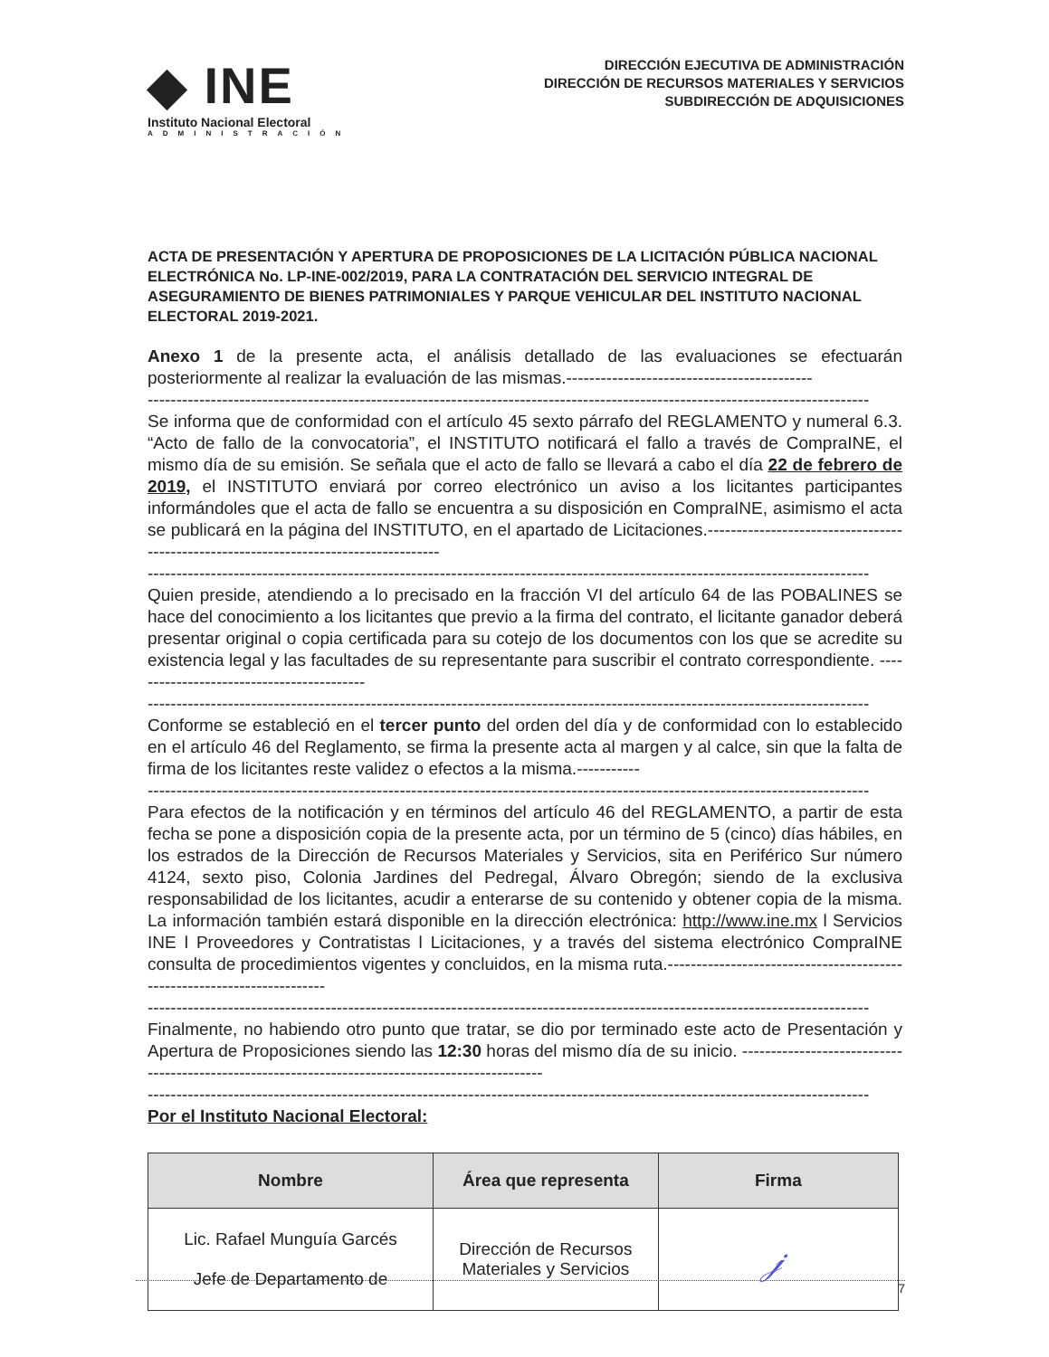◆ INE
Instituto Nacional Electoral
ADMINISTRACIÓN
DIRECCIÓN EJECUTIVA DE ADMINISTRACIÓN
DIRECCIÓN DE RECURSOS MATERIALES Y SERVICIOS
SUBDIRECCIÓN DE ADQUISICIONES
ACTA DE PRESENTACIÓN Y APERTURA DE PROPOSICIONES DE LA LICITACIÓN PÚBLICA NACIONAL ELECTRÓNICA No. LP-INE-002/2019, PARA LA CONTRATACIÓN DEL SERVICIO INTEGRAL DE ASEGURAMIENTO DE BIENES PATRIMONIALES Y PARQUE VEHICULAR DEL INSTITUTO NACIONAL ELECTORAL 2019-2021.
Anexo 1 de la presente acta, el análisis detallado de las evaluaciones se efectuarán posteriormente al realizar la evaluación de las mismas.-------------------------------------------
------------------------------------------------------------------------------------------------------------------------------
Se informa que de conformidad con el artículo 45 sexto párrafo del REGLAMENTO y numeral 6.3. “Acto de fallo de la convocatoria”, el INSTITUTO notificará el fallo a través de CompraINE, el mismo día de su emisión. Se señala que el acto de fallo se llevará a cabo el día 22 de febrero de 2019, el INSTITUTO enviará por correo electrónico un aviso a los licitantes participantes informándoles que el acta de fallo se encuentra a su disposición en CompraINE, asimismo el acta se publicará en la página del INSTITUTO, en el apartado de Licitaciones.-------------------------------------------------------------------------------------
------------------------------------------------------------------------------------------------------------------------------
Quien preside, atendiendo a lo precisado en la fracción VI del artículo 64 de las POBALINES se hace del conocimiento a los licitantes que previo a la firma del contrato, el licitante ganador deberá presentar original o copia certificada para su cotejo de los documentos con los que se acredite su existencia legal y las facultades de su representante para suscribir el contrato correspondiente. ------------------------------------------
------------------------------------------------------------------------------------------------------------------------------
Conforme se estableció en el tercer punto del orden del día y de conformidad con lo establecido en el artículo 46 del Reglamento, se firma la presente acta al margen y al calce, sin que la falta de firma de los licitantes reste validez o efectos a la misma.-----------
------------------------------------------------------------------------------------------------------------------------------
Para efectos de la notificación y en términos del artículo 46 del REGLAMENTO, a partir de esta fecha se pone a disposición copia de la presente acta, por un término de 5 (cinco) días hábiles, en los estrados de la Dirección de Recursos Materiales y Servicios, sita en Periférico Sur número 4124, sexto piso, Colonia Jardines del Pedregal, Álvaro Obregón; siendo de la exclusiva responsabilidad de los licitantes, acudir a enterarse de su contenido y obtener copia de la misma. La información también estará disponible en la dirección electrónica: http://www.ine.mx l Servicios INE l Proveedores y Contratistas l Licitaciones, y a través del sistema electrónico CompraINE consulta de procedimientos vigentes y concluidos, en la misma ruta.------------------------------------------------------------------------
------------------------------------------------------------------------------------------------------------------------------
Finalmente, no habiendo otro punto que tratar, se dio por terminado este acto de Presentación y Apertura de Proposiciones siendo las 12:30 horas del mismo día de su inicio. -------------------------------------------------------------------------------------------------
------------------------------------------------------------------------------------------------------------------------------
Por el Instituto Nacional Electoral:
| Nombre | Área que representa | Firma |
| --- | --- | --- |
| Lic. Rafael Munguía Garcés Jefe de Departamento de | Dirección de Recursos Materiales y Servicios | 𝒿 |
7